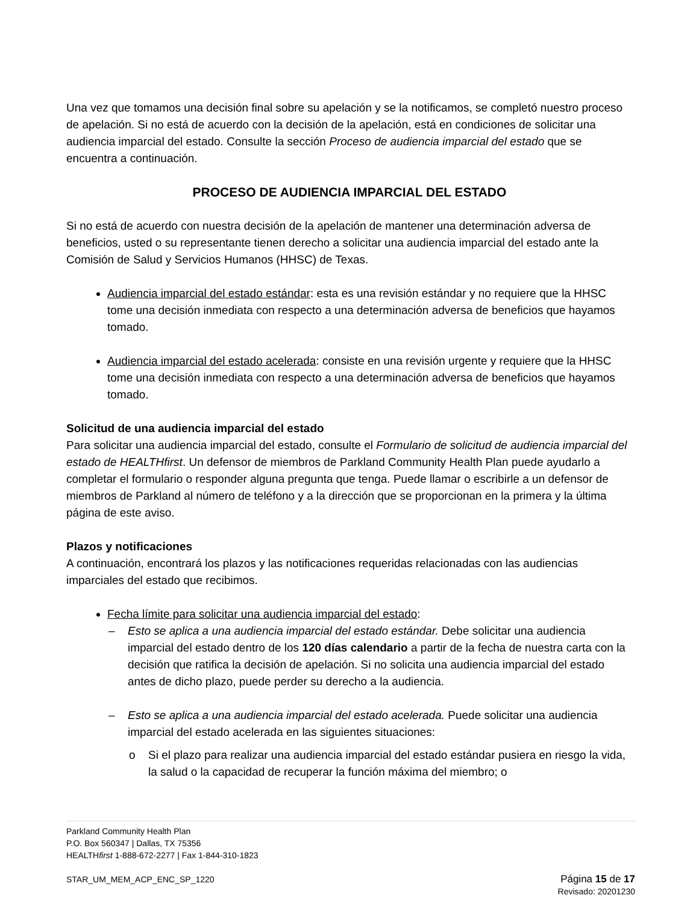Una vez que tomamos una decisión final sobre su apelación y se la notificamos, se completó nuestro proceso de apelación. Si no está de acuerdo con la decisión de la apelación, está en condiciones de solicitar una audiencia imparcial del estado. Consulte la sección Proceso de audiencia imparcial del estado que se encuentra a continuación.
PROCESO DE AUDIENCIA IMPARCIAL DEL ESTADO
Si no está de acuerdo con nuestra decisión de la apelación de mantener una determinación adversa de beneficios, usted o su representante tienen derecho a solicitar una audiencia imparcial del estado ante la Comisión de Salud y Servicios Humanos (HHSC) de Texas.
Audiencia imparcial del estado estándar: esta es una revisión estándar y no requiere que la HHSC tome una decisión inmediata con respecto a una determinación adversa de beneficios que hayamos tomado.
Audiencia imparcial del estado acelerada: consiste en una revisión urgente y requiere que la HHSC tome una decisión inmediata con respecto a una determinación adversa de beneficios que hayamos tomado.
Solicitud de una audiencia imparcial del estado
Para solicitar una audiencia imparcial del estado, consulte el Formulario de solicitud de audiencia imparcial del estado de HEALTHfirst. Un defensor de miembros de Parkland Community Health Plan puede ayudarlo a completar el formulario o responder alguna pregunta que tenga. Puede llamar o escribirle a un defensor de miembros de Parkland al número de teléfono y a la dirección que se proporcionan en la primera y la última página de este aviso.
Plazos y notificaciones
A continuación, encontrará los plazos y las notificaciones requeridas relacionadas con las audiencias imparciales del estado que recibimos.
Fecha límite para solicitar una audiencia imparcial del estado:
– Esto se aplica a una audiencia imparcial del estado estándar. Debe solicitar una audiencia imparcial del estado dentro de los 120 días calendario a partir de la fecha de nuestra carta con la decisión que ratifica la decisión de apelación. Si no solicita una audiencia imparcial del estado antes de dicho plazo, puede perder su derecho a la audiencia.
– Esto se aplica a una audiencia imparcial del estado acelerada. Puede solicitar una audiencia imparcial del estado acelerada en las siguientes situaciones:
o Si el plazo para realizar una audiencia imparcial del estado estándar pusiera en riesgo la vida, la salud o la capacidad de recuperar la función máxima del miembro; o
Parkland Community Health Plan
P.O. Box 560347 | Dallas, TX 75356
HEALTHfirst 1-888-672-2277 | Fax 1-844-310-1823
STAR_UM_MEM_ACP_ENC_SP_1220 Página 15 de 17
Revisado: 20201230